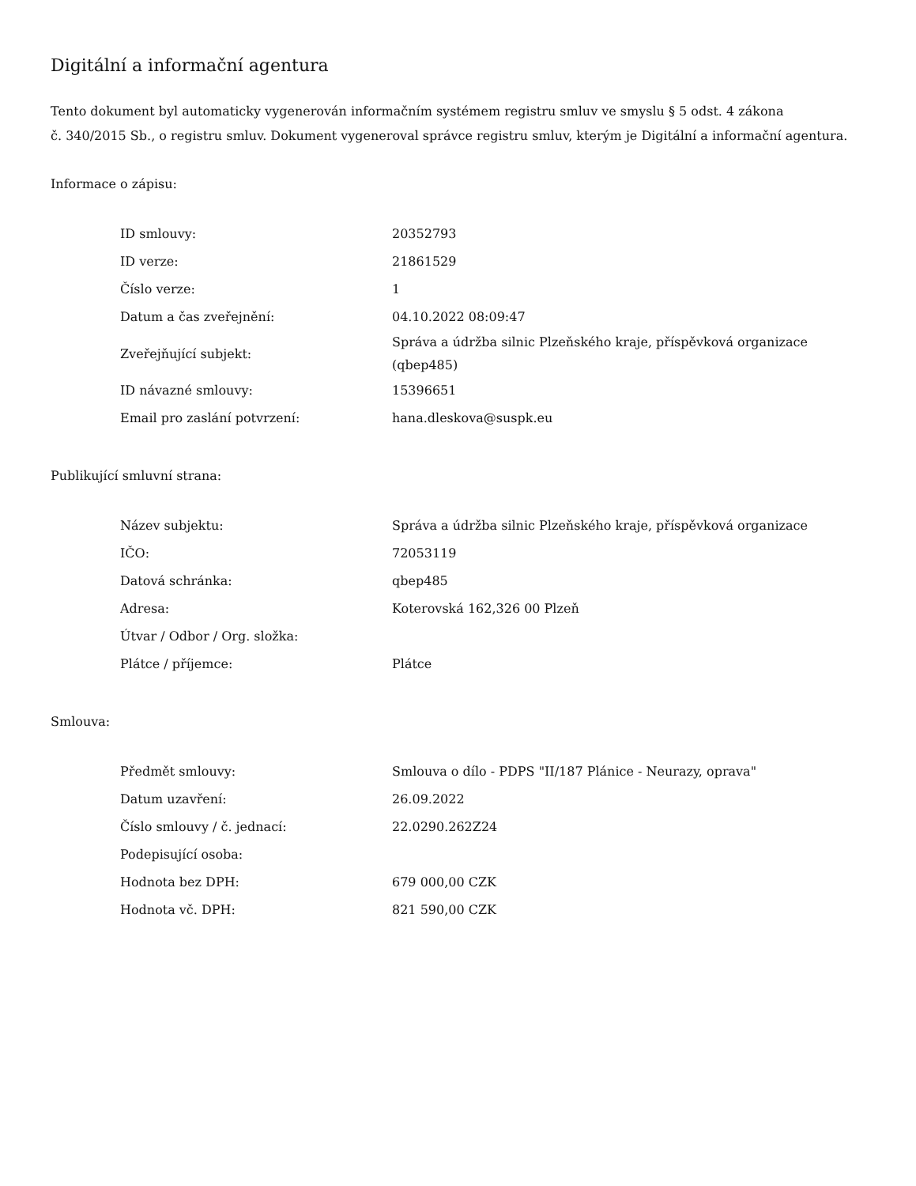Digitální a informační agentura
Tento dokument byl automaticky vygenerován informačním systémem registru smluv ve smyslu § 5 odst. 4 zákona
č. 340/2015 Sb., o registru smluv. Dokument vygeneroval správce registru smluv, kterým je Digitální a informační agentura.
Informace o zápisu:
| ID smlouvy: | 20352793 |
| ID verze: | 21861529 |
| Číslo verze: | 1 |
| Datum a čas zveřejnění: | 04.10.2022 08:09:47 |
| Zveřejňující subjekt: | Správa a údržba silnic Plzeňského kraje, příspěvková organizace (qbep485) |
| ID návazné smlouvy: | 15396651 |
| Email pro zaslání potvrzení: | hana.dleskova@suspk.eu |
Publikující smluvní strana:
| Název subjektu: | Správa a údržba silnic Plzeňského kraje, příspěvková organizace |
| IČO: | 72053119 |
| Datová schránka: | qbep485 |
| Adresa: | Koterovská 162,326 00 Plzeň |
| Útvar / Odbor / Org. složka: | |
| Plátce / příjemce: | Plátce |
Smlouva:
| Předmět smlouvy: | Smlouva o dílo - PDPS "II/187 Plánice - Neurazy, oprava" |
| Datum uzavření: | 26.09.2022 |
| Číslo smlouvy / č. jednací: | 22.0290.262Z24 |
| Podepisující osoba: | |
| Hodnota bez DPH: | 679 000,00 CZK |
| Hodnota vč. DPH: | 821 590,00 CZK |